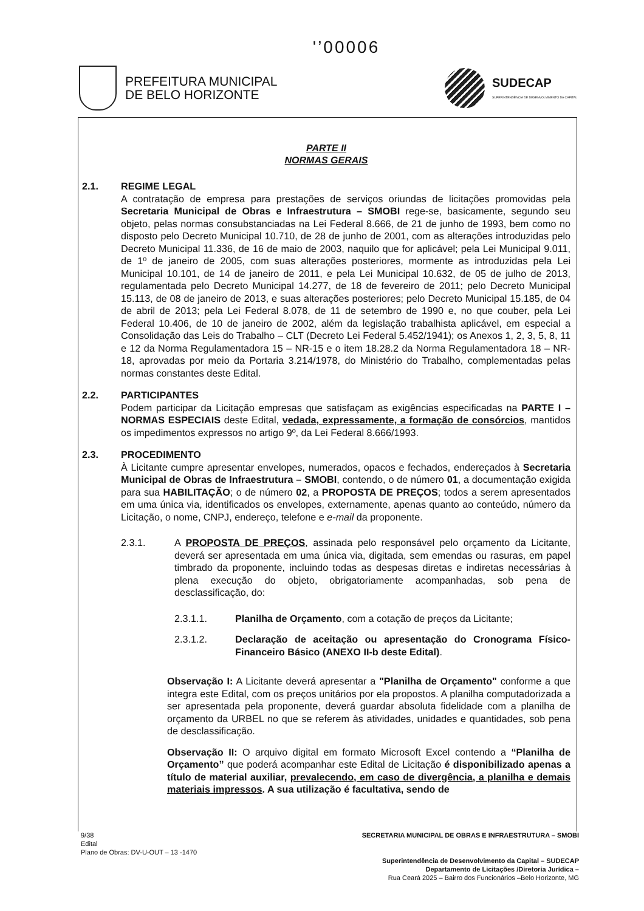'’00006
PREFEITURA MUNICIPAL
DE BELO HORIZONTE
SUDECAP
SUPERINTENDÊNCIA DE DESENVOLVIMENTO DA CAPITAL
PARTE II
NORMAS GERAIS
2.1. REGIME LEGAL
A contratação de empresa para prestações de serviços oriundas de licitações promovidas pela Secretaria Municipal de Obras e Infraestrutura – SMOBI rege-se, basicamente, segundo seu objeto, pelas normas consubstanciadas na Lei Federal 8.666, de 21 de junho de 1993, bem como no disposto pelo Decreto Municipal 10.710, de 28 de junho de 2001, com as alterações introduzidas pelo Decreto Municipal 11.336, de 16 de maio de 2003, naquilo que for aplicável; pela Lei Municipal 9.011, de 1º de janeiro de 2005, com suas alterações posteriores, mormente as introduzidas pela Lei Municipal 10.101, de 14 de janeiro de 2011, e pela Lei Municipal 10.632, de 05 de julho de 2013, regulamentada pelo Decreto Municipal 14.277, de 18 de fevereiro de 2011; pelo Decreto Municipal 15.113, de 08 de janeiro de 2013, e suas alterações posteriores; pelo Decreto Municipal 15.185, de 04 de abril de 2013; pela Lei Federal 8.078, de 11 de setembro de 1990 e, no que couber, pela Lei Federal 10.406, de 10 de janeiro de 2002, além da legislação trabalhista aplicável, em especial a Consolidação das Leis do Trabalho – CLT (Decreto Lei Federal 5.452/1941); os Anexos 1, 2, 3, 5, 8, 11 e 12 da Norma Regulamentadora 15 – NR-15 e o item 18.28.2 da Norma Regulamentadora 18 – NR-18, aprovadas por meio da Portaria 3.214/1978, do Ministério do Trabalho, complementadas pelas normas constantes deste Edital.
2.2. PARTICIPANTES
Podem participar da Licitação empresas que satisfaçam as exigências especificadas na PARTE I – NORMAS ESPECIAIS deste Edital, vedada, expressamente, a formação de consórcios, mantidos os impedimentos expressos no artigo 9º, da Lei Federal 8.666/1993.
2.3. PROCEDIMENTO
À Licitante cumpre apresentar envelopes, numerados, opacos e fechados, endereçados à Secretaria Municipal de Obras de Infraestrutura – SMOBI, contendo, o de número 01, a documentação exigida para sua HABILITAÇÃO; o de número 02, a PROPOSTA DE PREÇOS; todos a serem apresentados em uma única via, identificados os envelopes, externamente, apenas quanto ao conteúdo, número da Licitação, o nome, CNPJ, endereço, telefone e e-mail da proponente.
2.3.1. A PROPOSTA DE PREÇOS, assinada pelo responsável pelo orçamento da Licitante, deverá ser apresentada em uma única via, digitada, sem emendas ou rasuras, em papel timbrado da proponente, incluindo todas as despesas diretas e indiretas necessárias à plena execução do objeto, obrigatoriamente acompanhadas, sob pena de desclassificação, do:
2.3.1.1. Planilha de Orçamento, com a cotação de preços da Licitante;
2.3.1.2. Declaração de aceitação ou apresentação do Cronograma Físico-Financeiro Básico (ANEXO II-b deste Edital).
Observação I: A Licitante deverá apresentar a "Planilha de Orçamento" conforme a que integra este Edital, com os preços unitários por ela propostos. A planilha computadorizada a ser apresentada pela proponente, deverá guardar absoluta fidelidade com a planilha de orçamento da URBEL no que se referem às atividades, unidades e quantidades, sob pena de desclassificação.
Observação II: O arquivo digital em formato Microsoft Excel contendo a “Planilha de Orçamento” que poderá acompanhar este Edital de Licitação é disponibilizado apenas a título de material auxiliar, prevalecendo, em caso de divergência, a planilha e demais materiais impressos. A sua utilização é facultativa, sendo de
9/38
Edital
Plano de Obras: DV-U-OUT – 13 -1470
SECRETARIA MUNICIPAL DE OBRAS E INFRAESTRUTURA – SMOBI
Superintendência de Desenvolvimento da Capital – SUDECAP
Departamento de Licitações /Diretoria Jurídica –
Rua Ceará 2025 – Bairro dos Funcionários –Belo Horizonte, MG